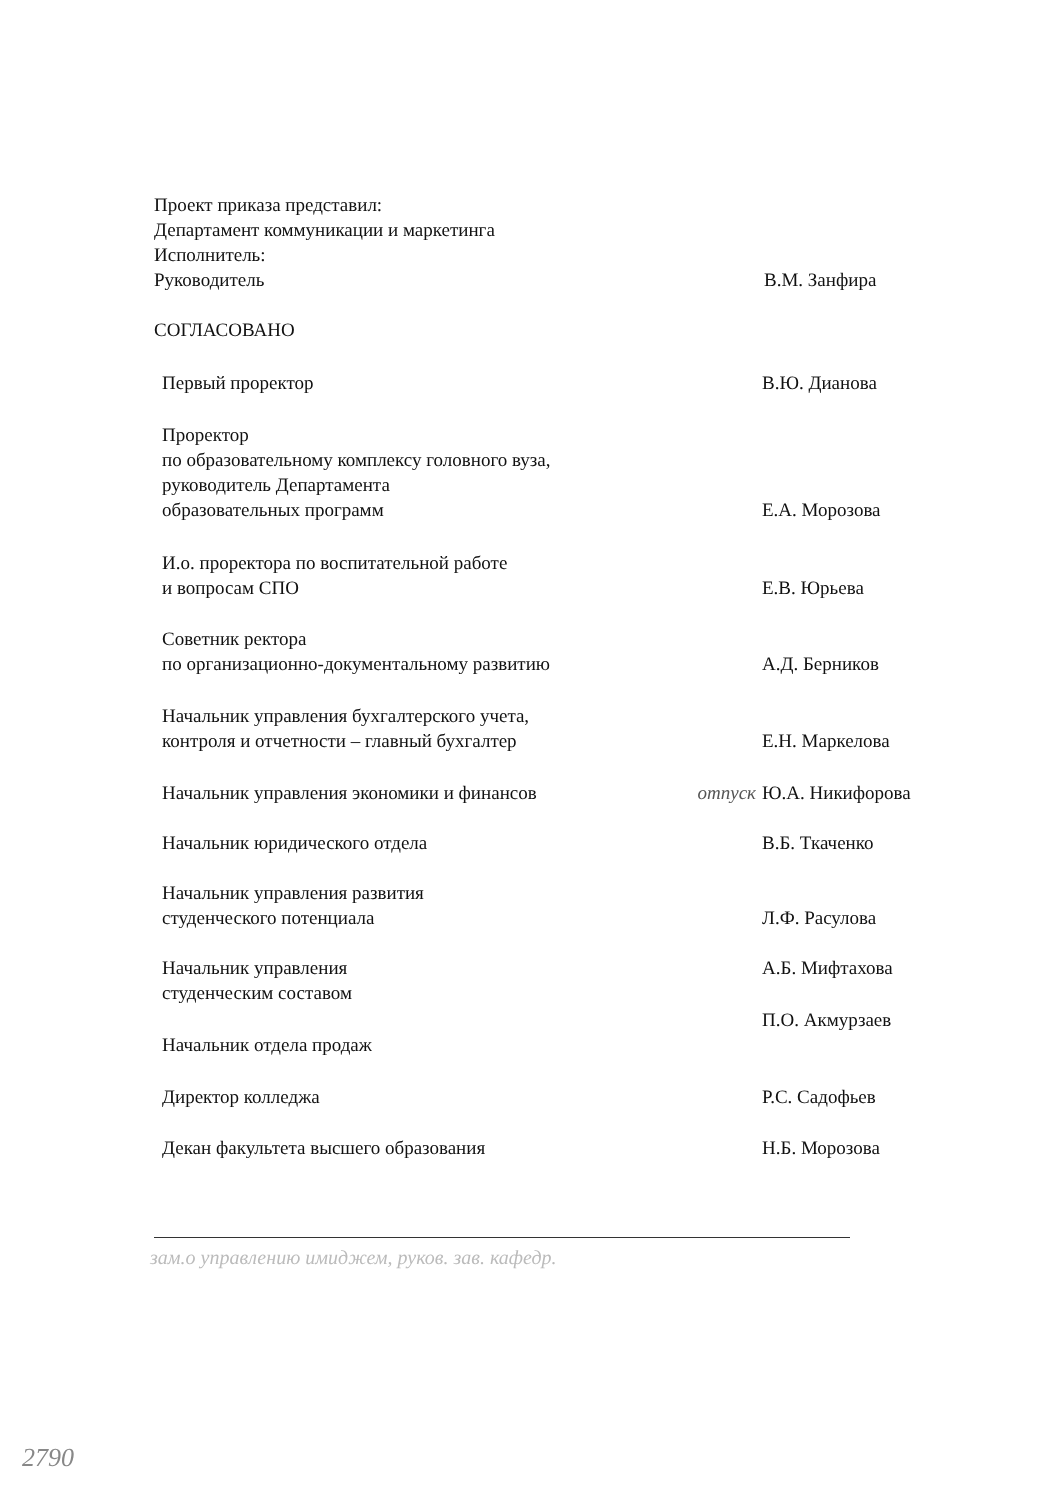Проект приказа представил:
Департамент коммуникации и маркетинга
Исполнитель:
Руководитель В.М. Занфира
СОГЛАСОВАНО
Первый проректор В.Ю. Дианова
Проректор
по образовательному комплексу головного вуза,
руководитель Департамента
образовательных программ
Е.А. Морозова
И.о. проректора по воспитательной работе
и вопросам СПО
Е.В. Юрьева
Советник ректора
по организационно-документальному развитию
А.Д. Берников
Начальник управления бухгалтерского учета,
контроля и отчетности – главный бухгалтер
Е.Н. Маркелова
Начальник управления экономики и финансов отпуск Ю.А. Никифорова
Начальник юридического отдела В.Б. Ткаченко
Начальник управления развития
студенческого потенциала
Л.Ф. Расулова
Начальник управления
студенческим составом
А.Б. Мифтахова
Начальник отдела продаж П.О. Акмурзаев
Директор колледжа Р.С. Садофьев
Декан факультета высшего образования Н.Б. Морозова
зам.о управлению имиджем, руков. зав. кафедр.
2790